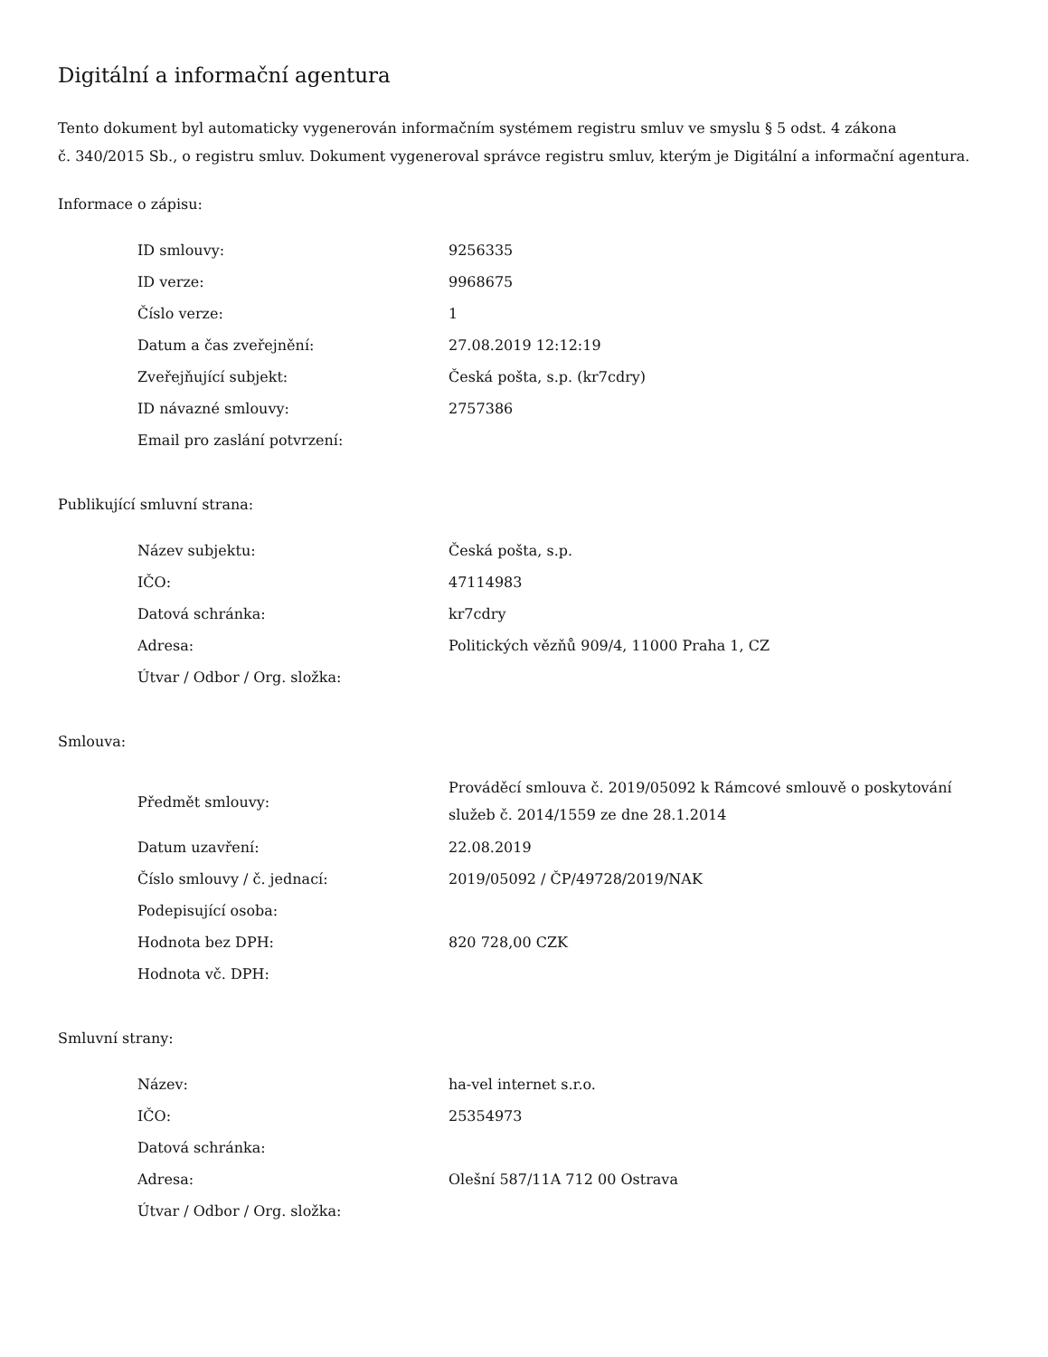Digitální a informační agentura
Tento dokument byl automaticky vygenerován informačním systémem registru smluv ve smyslu § 5 odst. 4 zákona
č. 340/2015 Sb., o registru smluv. Dokument vygeneroval správce registru smluv, kterým je Digitální a informační agentura.
Informace o zápisu:
| ID smlouvy: | 9256335 |
| ID verze: | 9968675 |
| Číslo verze: | 1 |
| Datum a čas zveřejnění: | 27.08.2019 12:12:19 |
| Zveřejňující subjekt: | Česká pošta, s.p. (kr7cdry) |
| ID návazné smlouvy: | 2757386 |
| Email pro zaslání potvrzení: | |
Publikující smluvní strana:
| Název subjektu: | Česká pošta, s.p. |
| IČO: | 47114983 |
| Datová schránka: | kr7cdry |
| Adresa: | Politických vězňů 909/4, 11000 Praha 1, CZ |
| Útvar / Odbor / Org. složka: | |
Smlouva:
| Předmět smlouvy: | Prováděcí smlouva č. 2019/05092 k Rámcové smlouvě o poskytování služeb č. 2014/1559 ze dne 28.1.2014 |
| Datum uzavření: | 22.08.2019 |
| Číslo smlouvy / č. jednací: | 2019/05092 / ČP/49728/2019/NAK |
| Podepisující osoba: | |
| Hodnota bez DPH: | 820 728,00 CZK |
| Hodnota vč. DPH: | |
Smluvní strany:
| Název: | ha-vel internet s.r.o. |
| IČO: | 25354973 |
| Datová schránka: | |
| Adresa: | Olešní 587/11A 712 00 Ostrava |
| Útvar / Odbor / Org. složka: | |